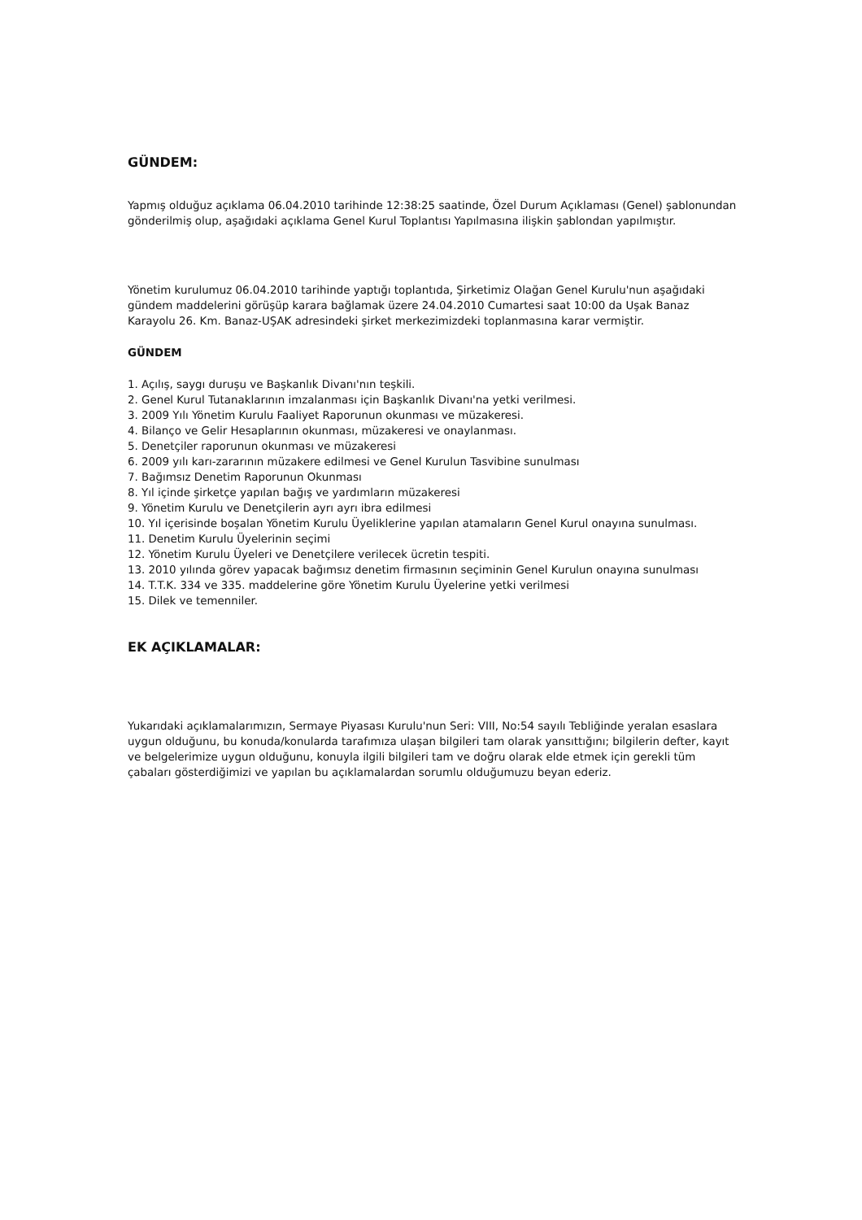GÜNDEM:
Yapmış olduğuz açıklama 06.04.2010 tarihinde 12:38:25 saatinde, Özel Durum Açıklaması (Genel) şablonundan gönderilmiş olup, aşağıdaki açıklama Genel Kurul Toplantısı Yapılmasına ilişkin şablondan yapılmıştır.
Yönetim kurulumuz 06.04.2010 tarihinde yaptığı toplantıda, Şirketimiz Olağan Genel Kurulu'nun aşağıdaki gündem maddelerini görüşüp karara bağlamak üzere 24.04.2010 Cumartesi saat 10:00 da Uşak Banaz Karayolu 26. Km. Banaz-UŞAK adresindeki şirket merkezimizdeki toplanmasına karar vermiştir.
GÜNDEM
1. Açılış, saygı duruşu ve Başkanlık Divanı'nın teşkili.
2. Genel Kurul Tutanaklarının imzalanması için Başkanlık Divanı'na yetki verilmesi.
3. 2009 Yılı Yönetim Kurulu Faaliyet Raporunun okunması ve müzakeresi.
4. Bilanço ve Gelir Hesaplarının okunması, müzakeresi ve onaylanması.
5. Denetçiler raporunun okunması ve müzakeresi
6. 2009 yılı karı-zararının müzakere edilmesi ve Genel Kurulun Tasvibine sunulması
7. Bağımsız Denetim Raporunun Okunması
8. Yıl içinde şirketçe yapılan bağış ve yardımların müzakeresi
9. Yönetim Kurulu ve Denetçilerin ayrı ayrı ibra edilmesi
10. Yıl içerisinde boşalan Yönetim Kurulu Üyeliklerine yapılan atamaların Genel Kurul onayına sunulması.
11. Denetim Kurulu Üyelerinin seçimi
12. Yönetim Kurulu Üyeleri ve Denetçilere verilecek ücretin tespiti.
13. 2010 yılında görev yapacak bağımsız denetim firmasının seçiminin Genel Kurulun onayına sunulması
14. T.T.K. 334 ve 335. maddelerine göre Yönetim Kurulu Üyelerine yetki verilmesi
15. Dilek ve temenniler.
EK AÇIKLAMALAR:
Yukarıdaki açıklamalarımızın, Sermaye Piyasası Kurulu'nun Seri: VIII, No:54 sayılı Tebliğinde yeralan esaslara uygun olduğunu, bu konuda/konularda tarafımıza ulaşan bilgileri tam olarak yansıttığını; bilgilerin defter, kayıt ve belgelerimize uygun olduğunu, konuyla ilgili bilgileri tam ve doğru olarak elde etmek için gerekli tüm çabaları gösterdiğimizi ve yapılan bu açıklamalardan sorumlu olduğumuzu beyan ederiz.